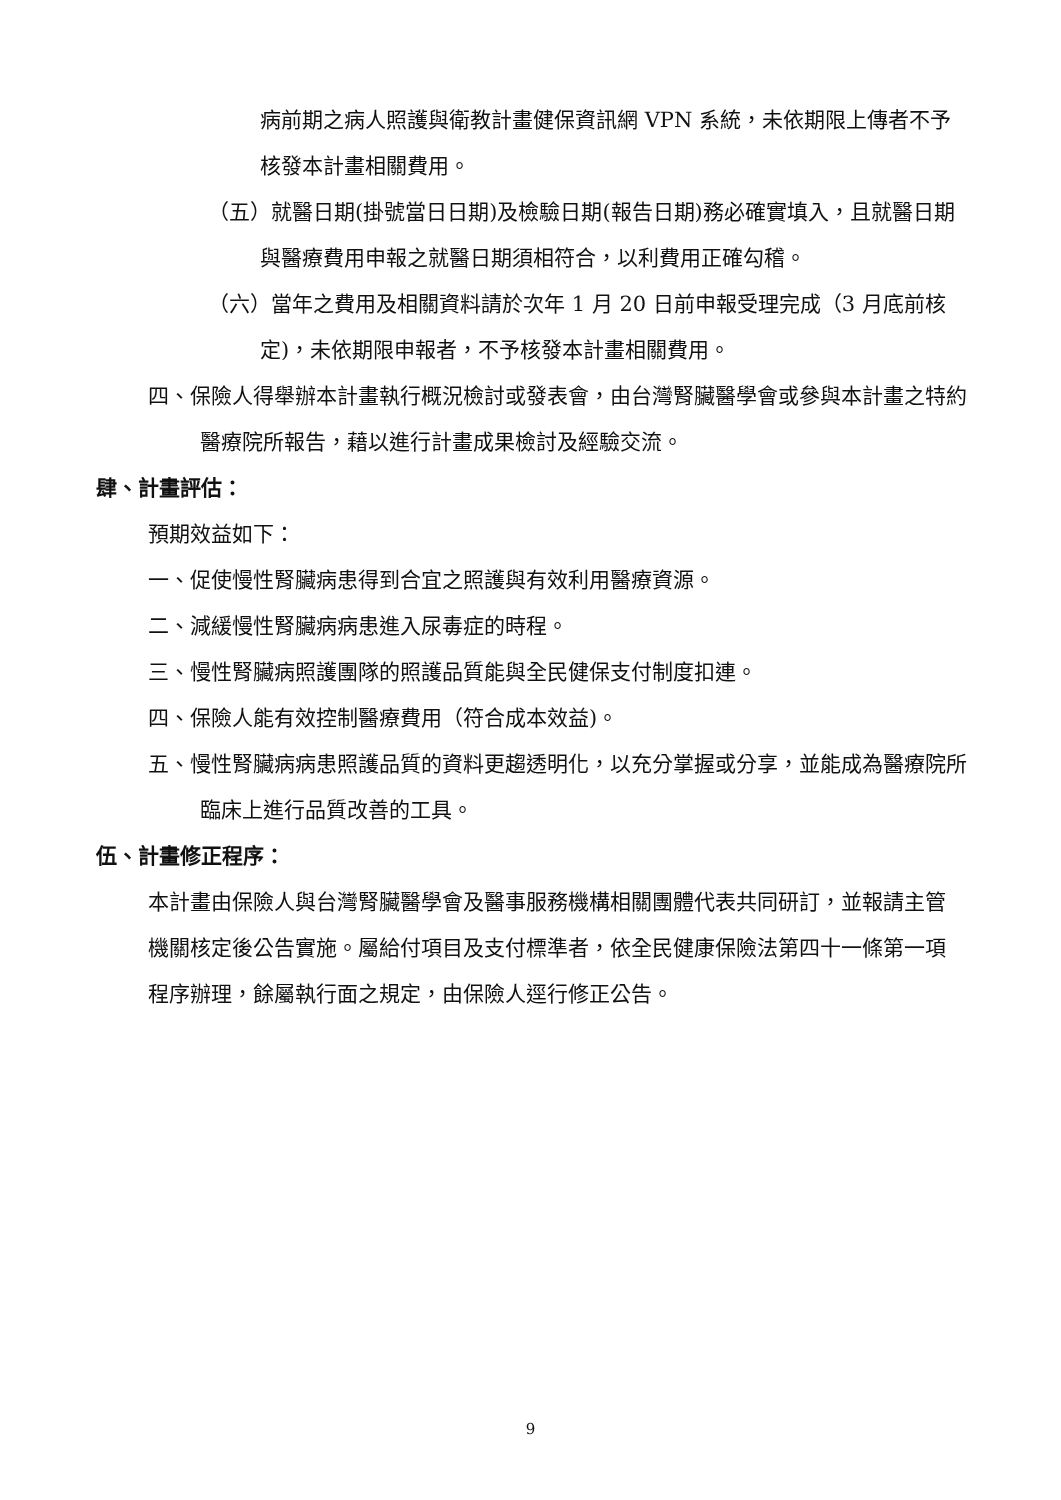病前期之病人照護與衛教計畫健保資訊網 VPN 系統，未依期限上傳者不予核發本計畫相關費用。
（五）就醫日期(掛號當日日期)及檢驗日期(報告日期)務必確實填入，且就醫日期與醫療費用申報之就醫日期須相符合，以利費用正確勾稽。
（六）當年之費用及相關資料請於次年 1 月 20 日前申報受理完成（3 月底前核定)，未依期限申報者，不予核發本計畫相關費用。
四、保險人得舉辦本計畫執行概況檢討或發表會，由台灣腎臟醫學會或參與本計畫之特約醫療院所報告，藉以進行計畫成果檢討及經驗交流。
肆、計畫評估：
預期效益如下：
一、促使慢性腎臟病患得到合宜之照護與有效利用醫療資源。
二、減緩慢性腎臟病病患進入尿毒症的時程。
三、慢性腎臟病照護團隊的照護品質能與全民健保支付制度扣連。
四、保險人能有效控制醫療費用（符合成本效益)。
五、慢性腎臟病病患照護品質的資料更趨透明化，以充分掌握或分享，並能成為醫療院所臨床上進行品質改善的工具。
伍、計畫修正程序：
本計畫由保險人與台灣腎臟醫學會及醫事服務機構相關團體代表共同研訂，並報請主管機關核定後公告實施。屬給付項目及支付標準者，依全民健康保險法第四十一條第一項程序辦理，餘屬執行面之規定，由保險人逕行修正公告。
9